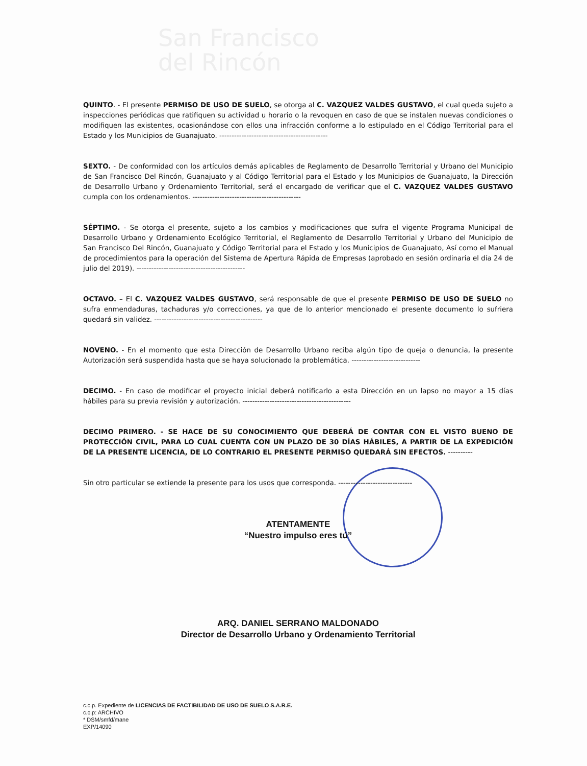San Francisco
del Rincón
QUINTO. - El presente PERMISO DE USO DE SUELO, se otorga al C. VAZQUEZ VALDES GUSTAVO, el cual queda sujeto a inspecciones periódicas que ratifiquen su actividad u horario o la revoquen en caso de que se instalen nuevas condiciones o modifiquen las existentes, ocasionándose con ellos una infracción conforme a lo estipulado en el Código Territorial para el Estado y los Municipios de Guanajuato. --------------------------------------------
SEXTO. - De conformidad con los artículos demás aplicables de Reglamento de Desarrollo Territorial y Urbano del Municipio de San Francisco Del Rincón, Guanajuato y al Código Territorial para el Estado y los Municipios de Guanajuato, la Dirección de Desarrollo Urbano y Ordenamiento Territorial, será el encargado de verificar que el C. VAZQUEZ VALDES GUSTAVO cumpla con los ordenamientos. --------------------------------------------
SÉPTIMO. - Se otorga el presente, sujeto a los cambios y modificaciones que sufra el vigente Programa Municipal de Desarrollo Urbano y Ordenamiento Ecológico Territorial, el Reglamento de Desarrollo Territorial y Urbano del Municipio de San Francisco Del Rincón, Guanajuato y Código Territorial para el Estado y los Municipios de Guanajuato, Así como el Manual de procedimientos para la operación del Sistema de Apertura Rápida de Empresas (aprobado en sesión ordinaria el día 24 de julio del 2019). --------------------------------------------
OCTAVO. – El C. VAZQUEZ VALDES GUSTAVO, será responsable de que el presente PERMISO DE USO DE SUELO no sufra enmendaduras, tachaduras y/o correcciones, ya que de lo anterior mencionado el presente documento lo sufriera quedará sin validez. --------------------------------------------
NOVENO. - En el momento que esta Dirección de Desarrollo Urbano reciba algún tipo de queja o denuncia, la presente Autorización será suspendida hasta que se haya solucionado la problemática. ----------------------------
DECIMO. - En caso de modificar el proyecto inicial deberá notificarlo a esta Dirección en un lapso no mayor a 15 días hábiles para su previa revisión y autorización. --------------------------------------------
DECIMO PRIMERO. - SE HACE DE SU CONOCIMIENTO QUE DEBERÁ DE CONTAR CON EL VISTO BUENO DE PROTECCIÓN CIVIL, PARA LO CUAL CUENTA CON UN PLAZO DE 30 DÍAS HÁBILES, A PARTIR DE LA EXPEDICIÓN DE LA PRESENTE LICENCIA, DE LO CONTRARIO EL PRESENTE PERMISO QUEDARÁ SIN EFECTOS. ----------
Sin otro particular se extiende la presente para los usos que corresponda. ------------------------------
ATENTAMENTE
“Nuestro impulso eres tú”
ARQ. DANIEL SERRANO MALDONADO
Director de Desarrollo Urbano y Ordenamiento Territorial
c.c.p. Expediente de LICENCIAS DE FACTIBILIDAD DE USO DE SUELO S.A.R.E.
c.c.p: ARCHIVO
* DSM/smfd/mane
EXP/14090